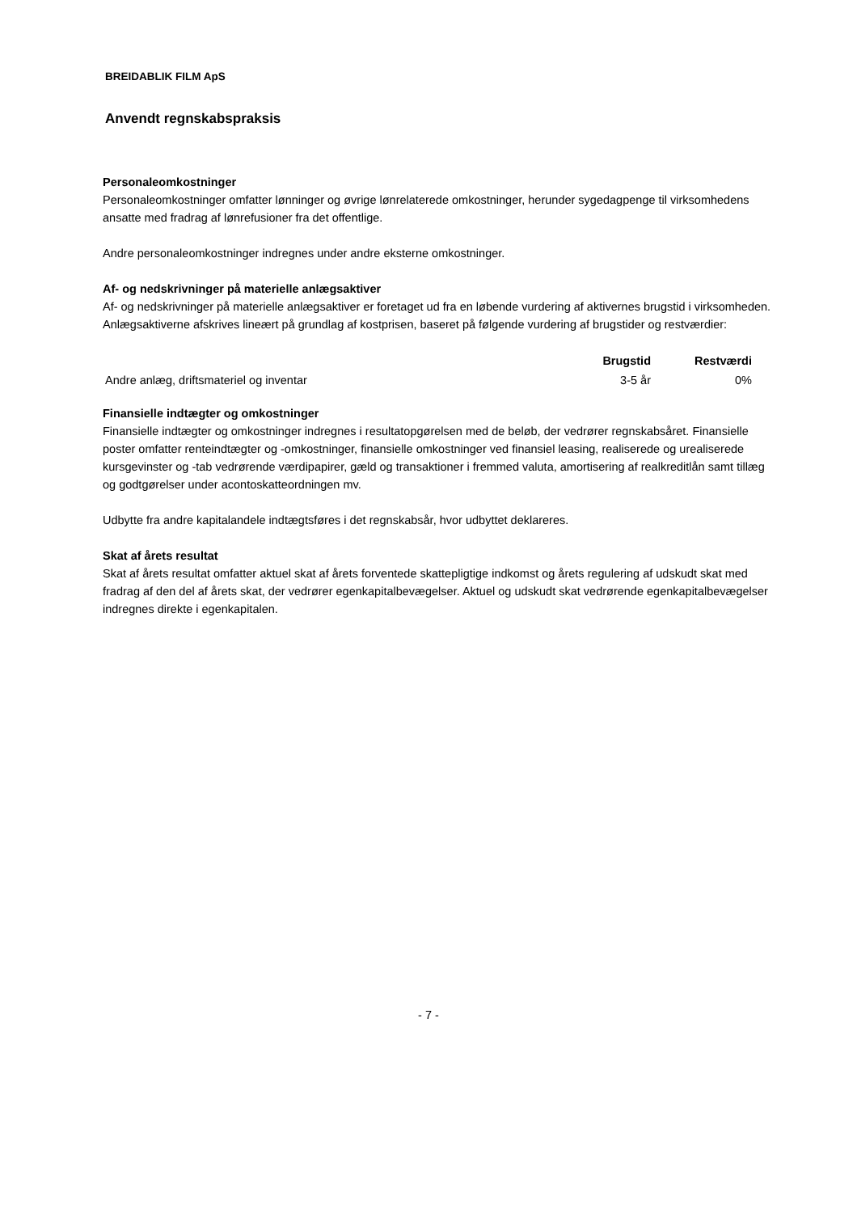BREIDABLIK FILM ApS
Anvendt regnskabspraksis
Personaleomkostninger
Personaleomkostninger omfatter lønninger og øvrige lønrelaterede omkostninger, herunder sygedagpenge til virksomhedens ansatte med fradrag af lønrefusioner fra det offentlige.
Andre personaleomkostninger indregnes under andre eksterne omkostninger.
Af- og nedskrivninger på materielle anlægsaktiver
Af- og nedskrivninger på materielle anlægsaktiver er foretaget ud fra en løbende vurdering af aktivernes brugstid i virksomheden. Anlægsaktiverne afskrives lineært på grundlag af kostprisen, baseret på følgende vurdering af brugstider og restværdier:
| | Brugstid | Restværdi |
| --- | --- | --- |
| Andre anlæg, driftsmateriel og inventar | 3-5 år | 0% |
Finansielle indtægter og omkostninger
Finansielle indtægter og omkostninger indregnes i resultatopgørelsen med de beløb, der vedrører regnskabsåret. Finansielle poster omfatter renteindtægter og -omkostninger, finansielle omkostninger ved finansiel leasing, realiserede og urealiserede kursgevinster og -tab vedrørende værdipapirer, gæld og transaktioner i fremmed valuta, amortisering af realkreditlån samt tillæg og godtgørelser under acontoskatteordningen mv.
Udbytte fra andre kapitalandele indtægtsføres i det regnskabsår, hvor udbyttet deklareres.
Skat af årets resultat
Skat af årets resultat omfatter aktuel skat af årets forventede skattepligtige indkomst og årets regulering af udskudt skat med fradrag af den del af årets skat, der vedrører egenkapitalbevægelser. Aktuel og udskudt skat vedrørende egenkapitalbevægelser indregnes direkte i egenkapitalen.
- 7 -